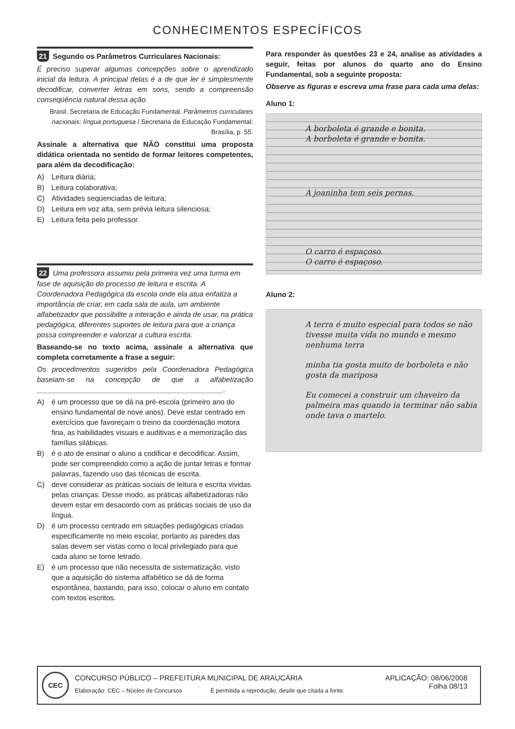CONHECIMENTOS ESPECÍFICOS
21 Segundo os Parâmetros Curriculares Nacionais:
É preciso superar algumas concepções sobre o aprendizado inicial da leitura. A principal delas é a de que ler é simplesmente decodificar, converter letras em sons, sendo a compreensão conseqüência natural dessa ação.
Brasil. Secretaria de Educação Fundamental. Parâmetros curriculares nacionais: língua portuguesa / Secretaria de Educação Fundamental: Brasília, p. 55.
Assinale a alternativa que NÃO constitui uma proposta didática orientada no sentido de formar leitores competentes, para além da decodificação:
A) Leitura diária;
B) Leitura colaborativa;
C) Atividades seqüenciadas de leitura;
D) Leitura em voz alta, sem prévia leitura silenciosa;
E) Leitura feita pelo professor.
22 Uma professora assumiu pela primeira vez uma turma em fase de aquisição do processo de leitura e escrita. A Coordenadora Pedagógica da escola onde ela atua enfatiza a importância de criar, em cada sala de aula, um ambiente alfabetizador que possibilite a interação e ainda de usar, na prática pedagógica, diferentes suportes de leitura para que a criança possa compreender e valorizar a cultura escrita.
Baseando-se no texto acima, assinale a alternativa que completa corretamente a frase a seguir:
Os procedimentos sugeridos pela Coordenadora Pedagógica baseiam-se na concepção de que a alfabetização ______________________________________________.
A) é um processo que se dá na pré-escola (primeiro ano do ensino fundamental de nove anos). Deve estar centrado em exercícios que favoreçam o treino da coordenação motora fina, as habilidades visuais e auditivas e a memorização das famílias silábicas.
B) é o ato de ensinar o aluno a codificar e decodificar. Assim, pode ser compreendido como a ação de juntar letras e formar palavras, fazendo uso das técnicas de escrita.
C) deve considerar as práticas sociais de leitura e escrita vividas pelas crianças. Desse modo, as práticas alfabetizadoras não devem estar em desacordo com as práticas sociais de uso da língua.
D) é um processo centrado em situações pedagógicas criadas especificamente no meio escolar, portanto as paredes das salas devem ser vistas como o local privilegiado para que cada aluno se torne letrado.
E) é um processo que não necessita de sistematização, visto que a aquisição do sistema alfabético se dá de forma espontânea, bastando, para isso, colocar o aluno em contato com textos escritos.
Para responder às questões 23 e 24, analise as atividades a seguir, feitas por alunos do quarto ano do Ensino Fundamental, sob a seguinte proposta:
Observe as figuras e escreva uma frase para cada uma delas:
Aluno 1:
A borboleta é grande e bonita.
A borboleta é grande e bonita.
A joaninha tem seis pernas.
O carro é espaçoso.
O carro é espaçoso.
Aluno 2:
A terra é muito especial para todos se não tivesse muita vida no mundo e mesmo nenhuma terra
minha tia gosta muito de borboleta e não gosta da mariposa
Eu comecei a construir um chaveiro da palmeira mas quando ia terminar não sabia onde tava o martelo.
CEC
CONCURSO PÚBLICO – PREFEITURA MUNICIPAL DE ARAUCÁRIA
Elaboração: CEC – Núcleo de Concursos
É permitida a reprodução, desde que citada a fonte.
APLICAÇÃO: 08/06/2008
Folha 08/13